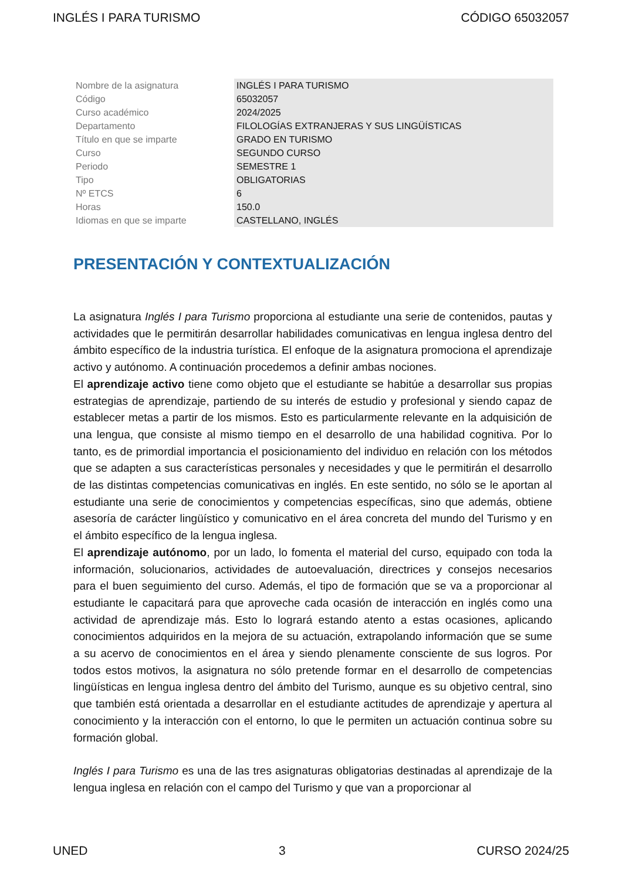INGLÉS I PARA TURISMO CÓDIGO 65032057
| Nombre de la asignatura | INGLÉS I PARA TURISMO |
| Código | 65032057 |
| Curso académico | 2024/2025 |
| Departamento | FILOLOGÍAS EXTRANJERAS Y SUS LINGÜÍSTICAS |
| Título en que se imparte | GRADO EN TURISMO |
| Curso | SEGUNDO CURSO |
| Periodo | SEMESTRE 1 |
| Tipo | OBLIGATORIAS |
| Nº ETCS | 6 |
| Horas | 150.0 |
| Idiomas en que se imparte | CASTELLANO, INGLÉS |
PRESENTACIÓN Y CONTEXTUALIZACIÓN
La asignatura Inglés I para Turismo proporciona al estudiante una serie de contenidos, pautas y actividades que le permitirán desarrollar habilidades comunicativas en lengua inglesa dentro del ámbito específico de la industria turística. El enfoque de la asignatura promociona el aprendizaje activo y autónomo. A continuación procedemos a definir ambas nociones.
El aprendizaje activo tiene como objeto que el estudiante se habitúe a desarrollar sus propias estrategias de aprendizaje, partiendo de su interés de estudio y profesional y siendo capaz de establecer metas a partir de los mismos. Esto es particularmente relevante en la adquisición de una lengua, que consiste al mismo tiempo en el desarrollo de una habilidad cognitiva. Por lo tanto, es de primordial importancia el posicionamiento del individuo en relación con los métodos que se adapten a sus características personales y necesidades y que le permitirán el desarrollo de las distintas competencias comunicativas en inglés. En este sentido, no sólo se le aportan al estudiante una serie de conocimientos y competencias específicas, sino que además, obtiene asesoría de carácter lingüístico y comunicativo en el área concreta del mundo del Turismo y en el ámbito específico de la lengua inglesa.
El aprendizaje autónomo, por un lado, lo fomenta el material del curso, equipado con toda la información, solucionarios, actividades de autoevaluación, directrices y consejos necesarios para el buen seguimiento del curso. Además, el tipo de formación que se va a proporcionar al estudiante le capacitará para que aproveche cada ocasión de interacción en inglés como una actividad de aprendizaje más. Esto lo logrará estando atento a estas ocasiones, aplicando conocimientos adquiridos en la mejora de su actuación, extrapolando información que se sume a su acervo de conocimientos en el área y siendo plenamente consciente de sus logros. Por todos estos motivos, la asignatura no sólo pretende formar en el desarrollo de competencias lingüísticas en lengua inglesa dentro del ámbito del Turismo, aunque es su objetivo central, sino que también está orientada a desarrollar en el estudiante actitudes de aprendizaje y apertura al conocimiento y la interacción con el entorno, lo que le permiten un actuación continua sobre su formación global.
Inglés I para Turismo es una de las tres asignaturas obligatorias destinadas al aprendizaje de la lengua inglesa en relación con el campo del Turismo y que van a proporcionar al
UNED 3 CURSO 2024/25